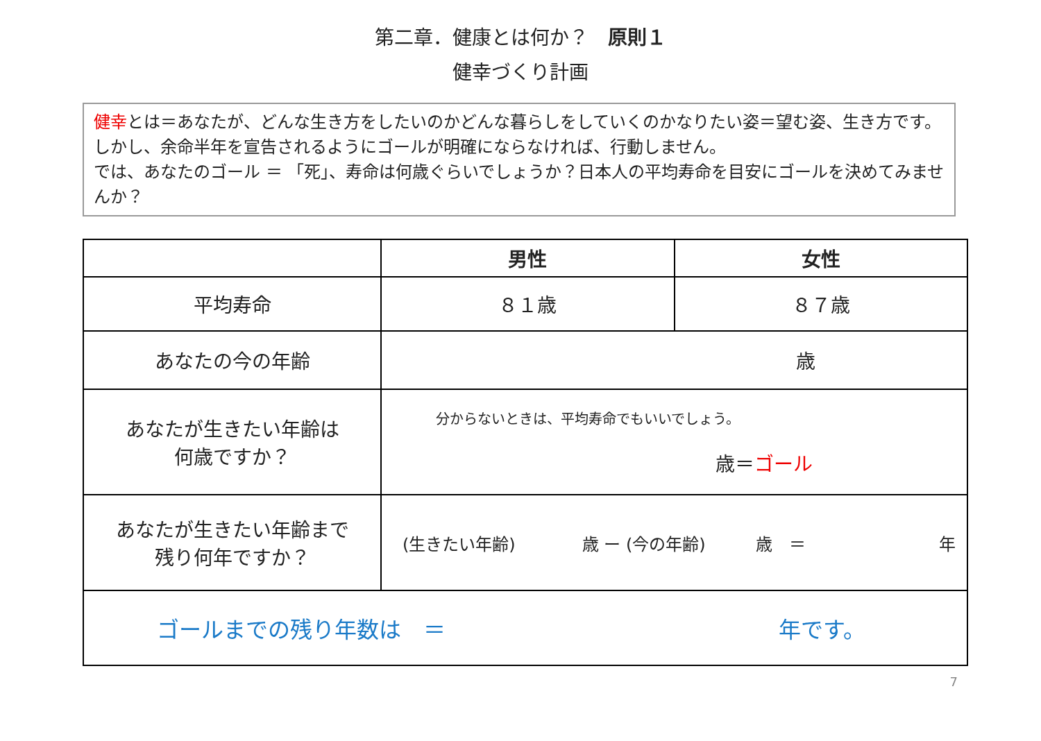第二章．健康とは何か？　原則１
健幸づくり計画
健幸とは＝あなたが、どんな生き方をしたいのかどんな暮らしをしていくのかなりたい姿＝望む姿、生き方です。しかし、余命半年を宣告されるようにゴールが明確にならなければ、行動しません。
では、あなたのゴール ＝ 「死」、寿命は何歳ぐらいでしょうか？日本人の平均寿命を目安にゴールを決めてみませんか？
| | 男性 | 女性 |
| --- | --- | --- |
| 平均寿命 | ８１歳 | ８７歳 |
| あなたの今の年齢 | 歳 | |
| あなたが生きたい年齢は 何歳ですか？ | 分からないときは、平均寿命でもいいでしょう。 歳＝ ゴール | |
| あなたが生きたい年齢まで 残り何年ですか？ | (生きたい年齢) 歳 ー (今の年齢) 歳 ＝ 年 | |
| ゴールまでの残り年数は ＝ 年です。 | | |
7